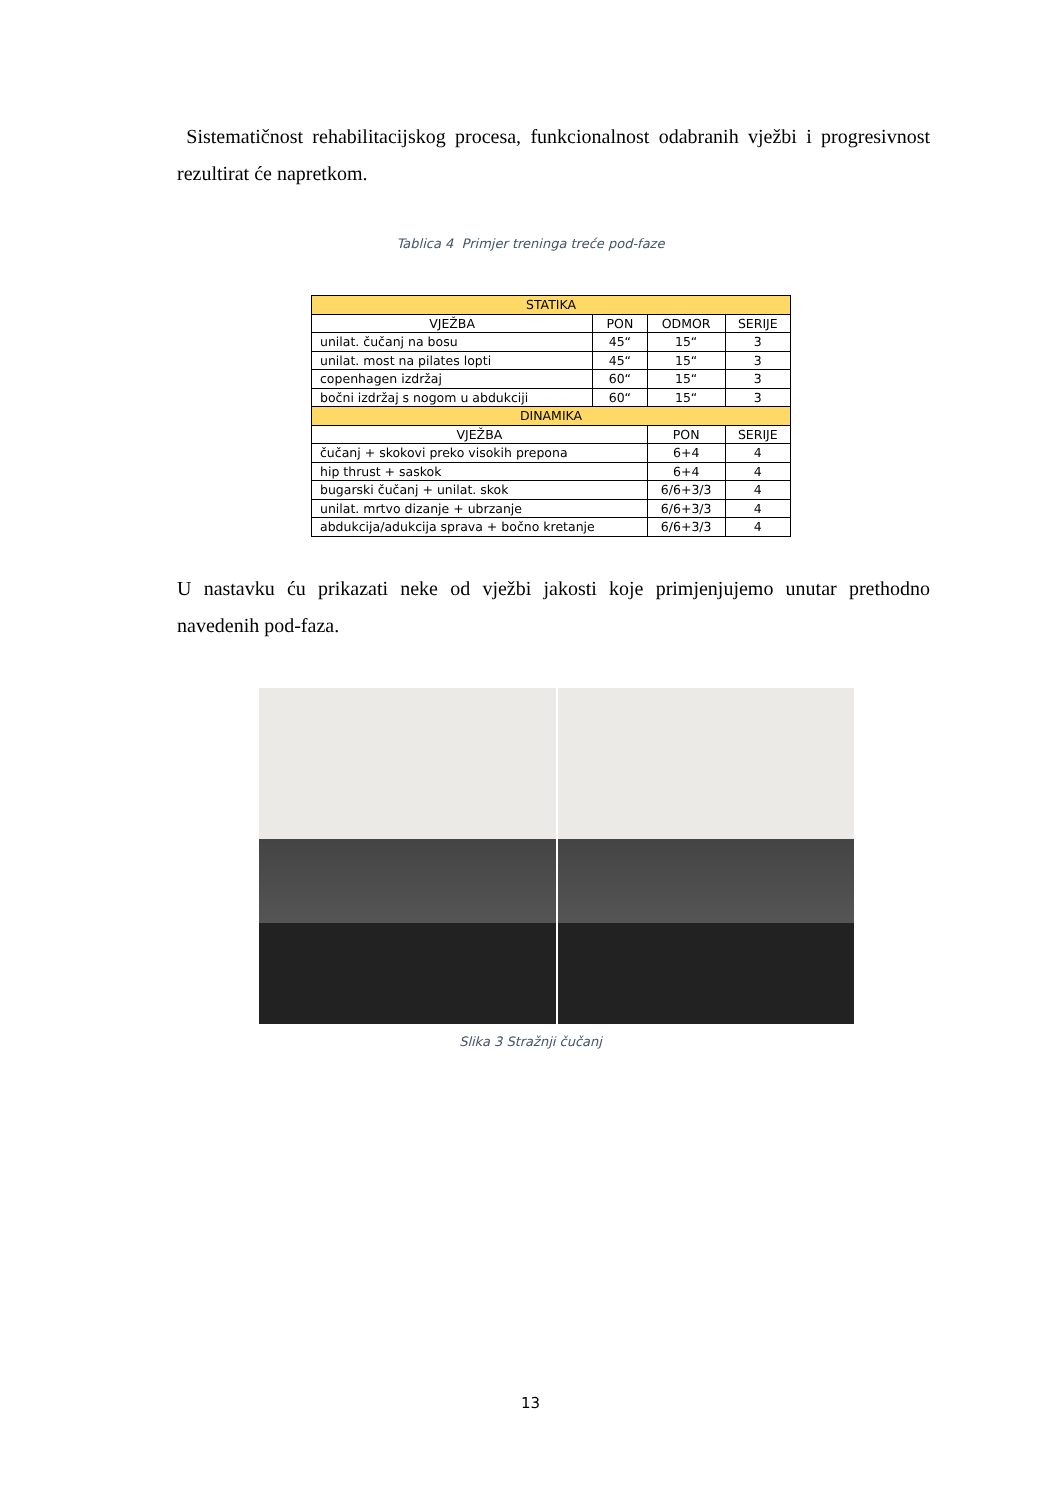Sistematičnost rehabilitacijskog procesa, funkcionalnost odabranih vježbi i progresivnost rezultirat će napretkom.
Tablica 4 Primjer treninga treće pod-faze
| STATIKA | | | |
| --- | --- | --- | --- |
| VJEŽBA | PON | ODMOR | SERIJE |
| unilat. čučanj na bosu | 45“ | 15“ | 3 |
| unilat. most na pilates lopti | 45“ | 15“ | 3 |
| copenhagen izdržaj | 60“ | 15“ | 3 |
| bočni izdržaj s nogom u abdukciji | 60“ | 15“ | 3 |
| DINAMIKA | | | |
| VJEŽBA | | PON | SERIJE |
| čučanj + skokovi preko visokih prepona | | 6+4 | 4 |
| hip thrust + saskok | | 6+4 | 4 |
| bugarski čučanj + unilat. skok | | 6/6+3/3 | 4 |
| unilat. mrtvo dizanje + ubrzanje | | 6/6+3/3 | 4 |
| abdukcija/adukcija sprava + bočno kretanje | | 6/6+3/3 | 4 |
U nastavku ću prikazati neke od vježbi jakosti koje primjenjujemo unutar prethodno navedenih pod-faza.
Slika 3 Stražnji čučanj
13